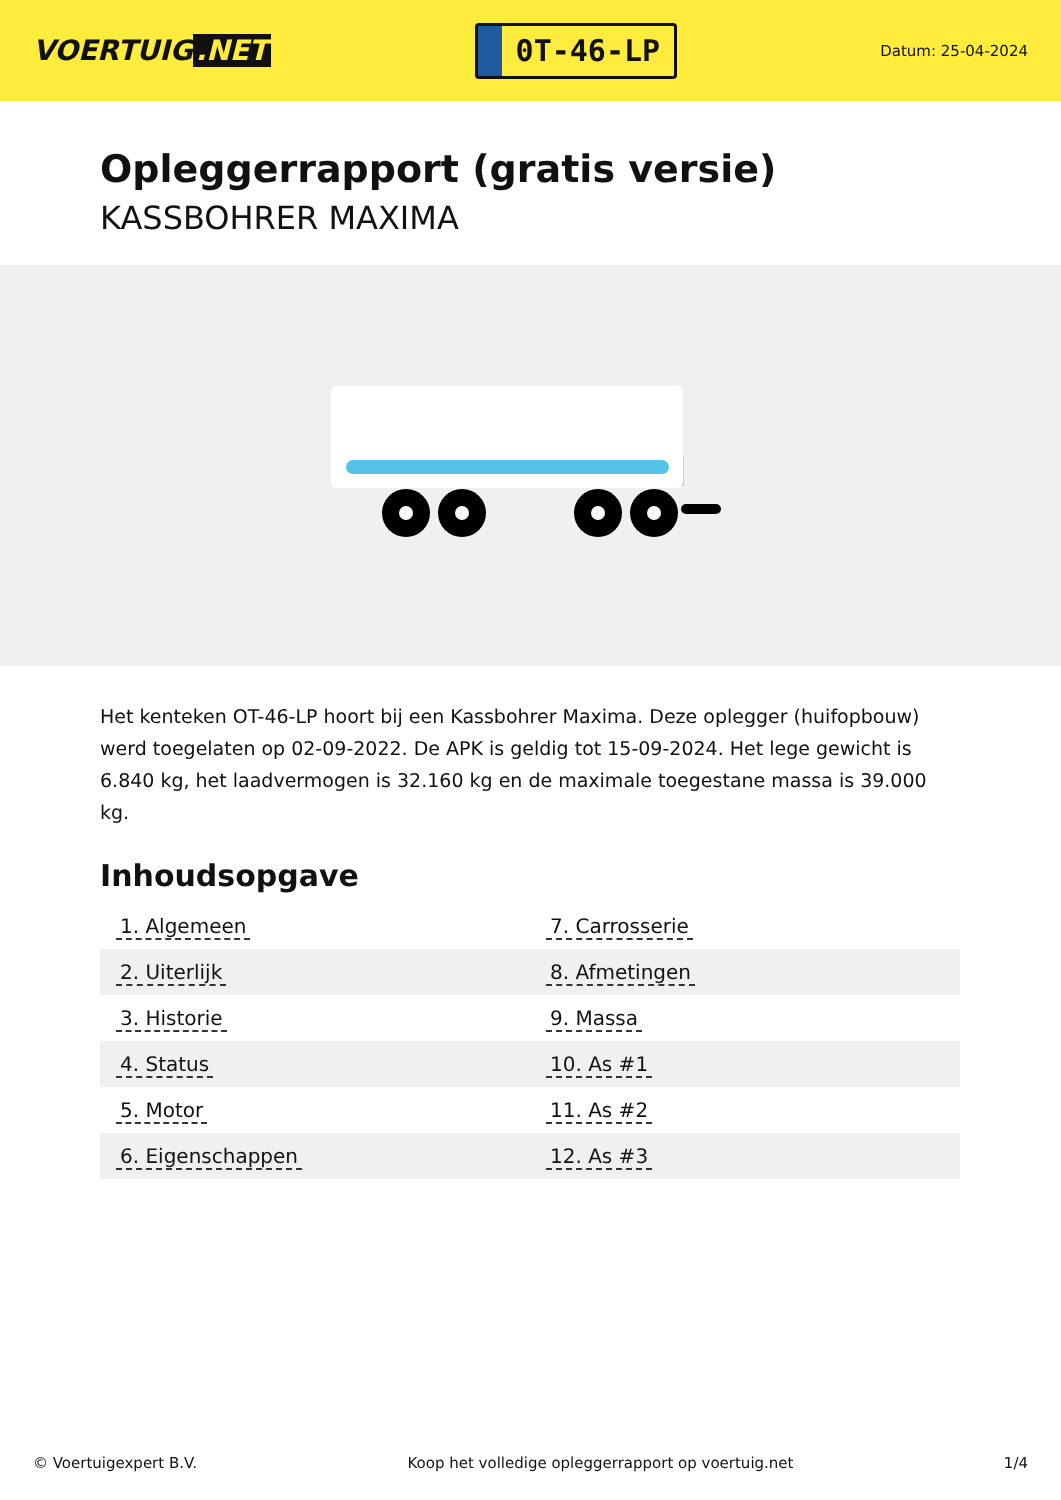VOERTUIG.NET
0T-46-LP
Datum: 25-04-2024
Opleggerrapport (gratis versie)
KASSBOHRER MAXIMA
Het kenteken OT-46-LP hoort bij een Kassbohrer Maxima. Deze oplegger (huifopbouw) werd toegelaten op 02-09-2022. De APK is geldig tot 15-09-2024. Het lege gewicht is 6.840 kg, het laadvermogen is 32.160 kg en de maximale toegestane massa is 39.000 kg.
Inhoudsopgave
| 1. Algemeen | 7. Carrosserie |
| 2. Uiterlijk | 8. Afmetingen |
| 3. Historie | 9. Massa |
| 4. Status | 10. As #1 |
| 5. Motor | 11. As #2 |
| 6. Eigenschappen | 12. As #3 |
© Voertuigexpert B.V. Koop het volledige opleggerrapport op voertuig.net 1/4